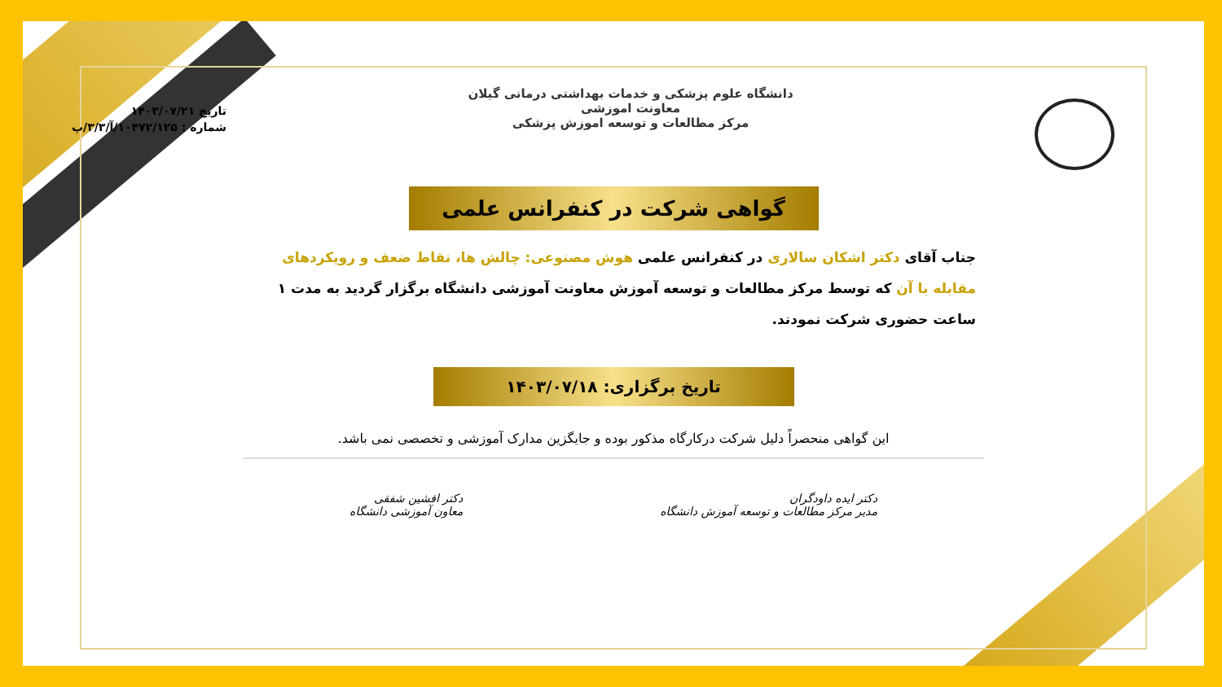دانشگاه علوم پزشکی و خدمات بهداشتی درمانی گیلان
معاونت اموزشی
مرکز مطالعات و توسعه اموزش پزشکی
تاریخ ۱۴۰۳/۰۷/۲۱
شماره : ۱۰۴۷۲/۱۲۵/آ/۳/۳/پ
گواهی شرکت در کنفرانس علمی
جناب آقای دکتر اشکان سالاری در کنفرانس علمی هوش مصنوعی: چالش ها، نقاط ضعف و رویکردهای مقابله با آن که توسط مرکز مطالعات و توسعه آموزش معاونت آموزشی دانشگاه برگزار گردید به مدت ۱ ساعت حضوری شرکت نمودند.
تاریخ برگزاری: ۱۴۰۳/۰۷/۱۸
این گواهی منحصراً دلیل شرکت درکارگاه مذکور بوده و جایگزین مدارک آموزشی و تخصصی نمی باشد.
دکتر ایده داودگران
مدیر مرکز مطالعات و توسعه آموزش دانشگاه
دکتر افشین شفقی
معاون آموزشی دانشگاه